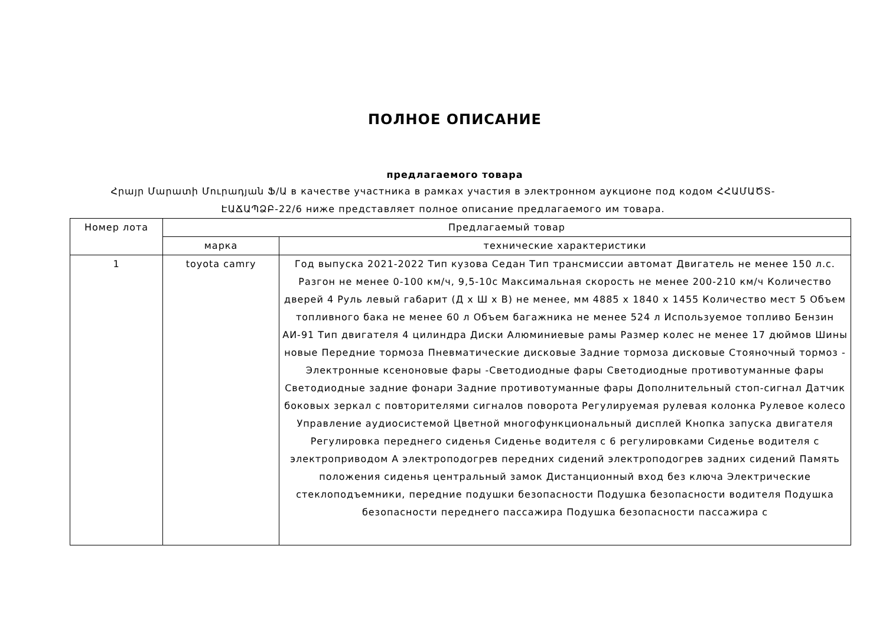ПОЛНОЕ ОПИСАНИЕ
предлагаемого товара
Հրայր Մարատի Մուրադյան Ֆ/Ա в качестве участника в рамках участия в электронном аукционе под кодом ՀՀԱՄԱԾՏ-ԷԱՃԱՊՁԲ-22/6 ниже представляет полное описание предлагаемого им товара.
| Номер лота | Предлагаемый товар | |
| --- | --- | --- |
| | марка | технические характеристики |
| 1 | toyota camry | Год выпуска 2021-2022 Тип кузова Седан Тип трансмиссии автомат Двигатель не менее 150 л.с. Разгон не менее 0-100 км/ч, 9,5-10с Максимальная скорость не менее 200-210 км/ч Количество дверей 4 Руль левый габарит (Д х Ш х В) не менее, мм 4885 x 1840 x 1455 Количество мест 5 Объем топливного бака не менее 60 л Объем багажника не менее 524 л Используемое топливо Бензин АИ-91 Тип двигателя 4 цилиндра Диски Алюминиевые рамы Размер колес не менее 17 дюймов Шины новые Передние тормоза Пневматические дисковые Задние тормоза дисковые Стояночный тормоз - Электронные ксеноновые фары -Светодиодные фары Светодиодные противотуманные фары Светодиодные задние фонари Задние противотуманные фары Дополнительный стоп-сигнал Датчик боковых зеркал с повторителями сигналов поворота Регулируемая рулевая колонка Рулевое колесо Управление аудиосистемой Цветной многофункциональный дисплей Кнопка запуска двигателя Регулировка переднего сиденья Сиденье водителя с 6 регулировками Сиденье водителя с электроприводом А электроподогрев передних сидений электроподогрев задних сидений Память положения сиденья центральный замок Дистанционный вход без ключа Электрические стеклоподъемники, передние подушки безопасности Подушка безопасности водителя Подушка безопасности переднего пассажира Подушка безопасности пассажира с |